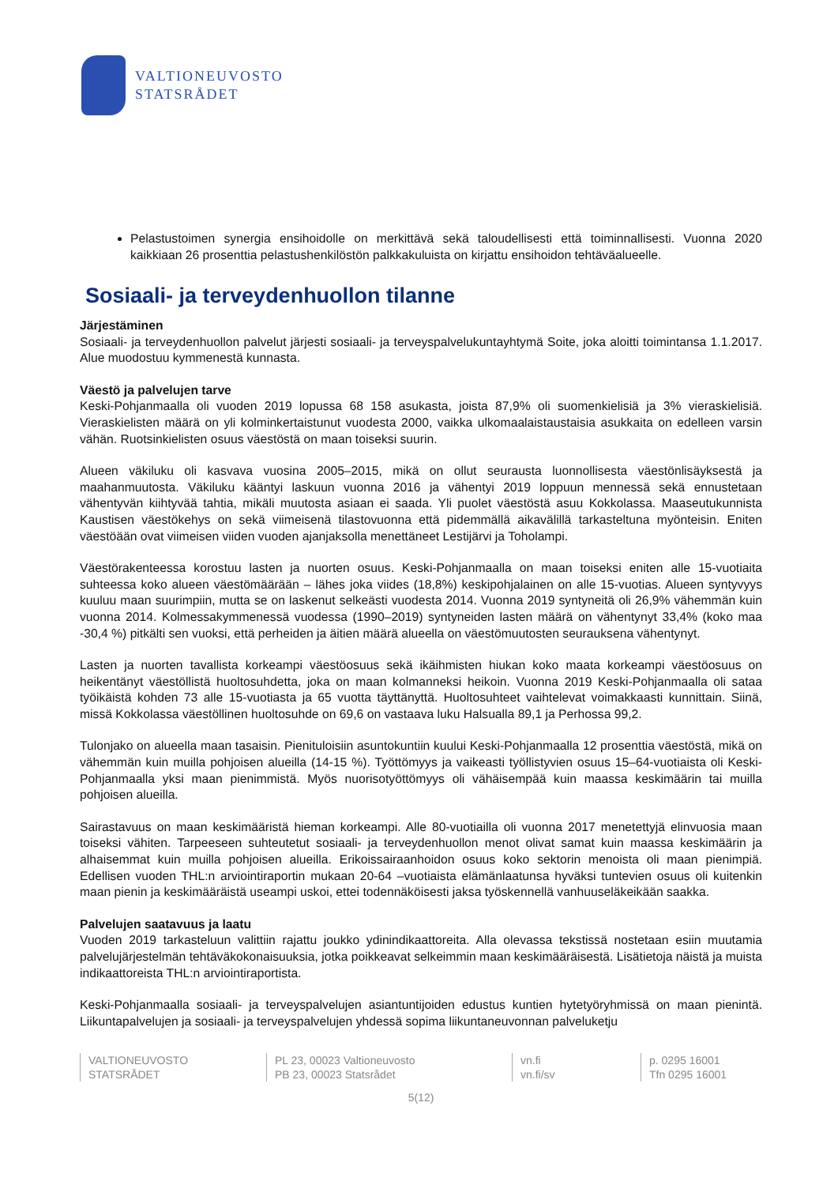VALTIONEUVOSTO
STATSRÅDET
Pelastustoimen synergia ensihoidolle on merkittävä sekä taloudellisesti että toiminnallisesti. Vuonna 2020 kaikkiaan 26 prosenttia pelastushenkilöstön palkkakuluista on kirjattu ensihoidon tehtäväalueelle.
Sosiaali- ja terveydenhuollon tilanne
Järjestäminen
Sosiaali- ja terveydenhuollon palvelut järjesti sosiaali- ja terveyspalvelukuntayhtymä Soite, joka aloitti toimintansa 1.1.2017. Alue muodostuu kymmenestä kunnasta.
Väestö ja palvelujen tarve
Keski-Pohjanmaalla oli vuoden 2019 lopussa 68 158 asukasta, joista 87,9% oli suomenkielisiä ja 3% vieraskielisiä. Vieraskielisten määrä on yli kolminkertaistunut vuodesta 2000, vaikka ulkomaalaistaustaisia asukkaita on edelleen varsin vähän. Ruotsinkielisten osuus väestöstä on maan toiseksi suurin.
Alueen väkiluku oli kasvava vuosina 2005–2015, mikä on ollut seurausta luonnollisesta väestönlisäyksestä ja maahanmuutosta. Väkiluku kääntyi laskuun vuonna 2016 ja vähentyi 2019 loppuun mennessä sekä ennustetaan vähentyvän kiihtyvää tahtia, mikäli muutosta asiaan ei saada. Yli puolet väestöstä asuu Kokkolassa. Maaseutukunnista Kaustisen väestökehys on sekä viimeisenä tilastovuonna että pidemmällä aikavälillä tarkasteltuna myönteisin. Eniten väestöään ovat viimeisen viiden vuoden ajanjaksolla menettäneet Lestijärvi ja Toholampi.
Väestörakenteessa korostuu lasten ja nuorten osuus. Keski-Pohjanmaalla on maan toiseksi eniten alle 15-vuotiaita suhteessa koko alueen väestömäärään – lähes joka viides (18,8%) keskipohjalainen on alle 15-vuotias. Alueen syntyvyys kuuluu maan suurimpiin, mutta se on laskenut selkeästi vuodesta 2014. Vuonna 2019 syntyneitä oli 26,9% vähemmän kuin vuonna 2014. Kolmessakymmenessä vuodessa (1990–2019) syntyneiden lasten määrä on vähentynyt 33,4% (koko maa -30,4 %) pitkälti sen vuoksi, että perheiden ja äitien määrä alueella on väestömuutosten seurauksena vähentynyt.
Lasten ja nuorten tavallista korkeampi väestöosuus sekä ikäihmisten hiukan koko maata korkeampi väestöosuus on heikentänyt väestöllistä huoltosuhdetta, joka on maan kolmanneksi heikoin. Vuonna 2019 Keski-Pohjanmaalla oli sataa työikäistä kohden 73 alle 15-vuotiasta ja 65 vuotta täyttänyttä. Huoltosuhteet vaihtelevat voimakkaasti kunnittain. Siinä, missä Kokkolassa väestöllinen huoltosuhde on 69,6 on vastaava luku Halsualla 89,1 ja Perhossa 99,2.
Tulonjako on alueella maan tasaisin. Pienituloisiin asuntokuntiin kuului Keski-Pohjanmaalla 12 prosenttia väestöstä, mikä on vähemmän kuin muilla pohjoisen alueilla (14-15 %). Työttömyys ja vaikeasti työllistyvien osuus 15–64-vuotiaista oli Keski-Pohjanmaalla yksi maan pienimmistä. Myös nuorisotyöttömyys oli vähäisempää kuin maassa keskimäärin tai muilla pohjoisen alueilla.
Sairastavuus on maan keskimääristä hieman korkeampi. Alle 80-vuotiailla oli vuonna 2017 menetettyjä elinvuosia maan toiseksi vähiten. Tarpeeseen suhteutetut sosiaali- ja terveydenhuollon menot olivat samat kuin maassa keskimäärin ja alhaisemmat kuin muilla pohjoisen alueilla. Erikoissairaanhoidon osuus koko sektorin menoista oli maan pienimpiä. Edellisen vuoden THL:n arviointiraportin mukaan 20-64 –vuotiaista elämänlaatunsa hyväksi tuntevien osuus oli kuitenkin maan pienin ja keskimääräistä useampi uskoi, ettei todennäköisesti jaksa työskennellä vanhuuseläkeikään saakka.
Palvelujen saatavuus ja laatu
Vuoden 2019 tarkasteluun valittiin rajattu joukko ydinindikaattoreita. Alla olevassa tekstissä nostetaan esiin muutamia palvelujärjestelmän tehtäväkokonaisuuksia, jotka poikkeavat selkeimmin maan keskimääräisestä. Lisätietoja näistä ja muista indikaattoreista THL:n arviointiraportista.
Keski-Pohjanmaalla sosiaali- ja terveyspalvelujen asiantuntijoiden edustus kuntien hytetyöryhmissä on maan pienintä. Liikuntapalvelujen ja sosiaali- ja terveyspalvelujen yhdessä sopima liikuntaneuvonnan palveluketju
VALTIONEUVOSTO
STATSRÅDET
PL 23, 00023 Valtioneuvosto
PB 23, 00023 Statsrådet
vn.fi
vn.fi/sv
p. 0295 16001
Tfn 0295 16001
5(12)